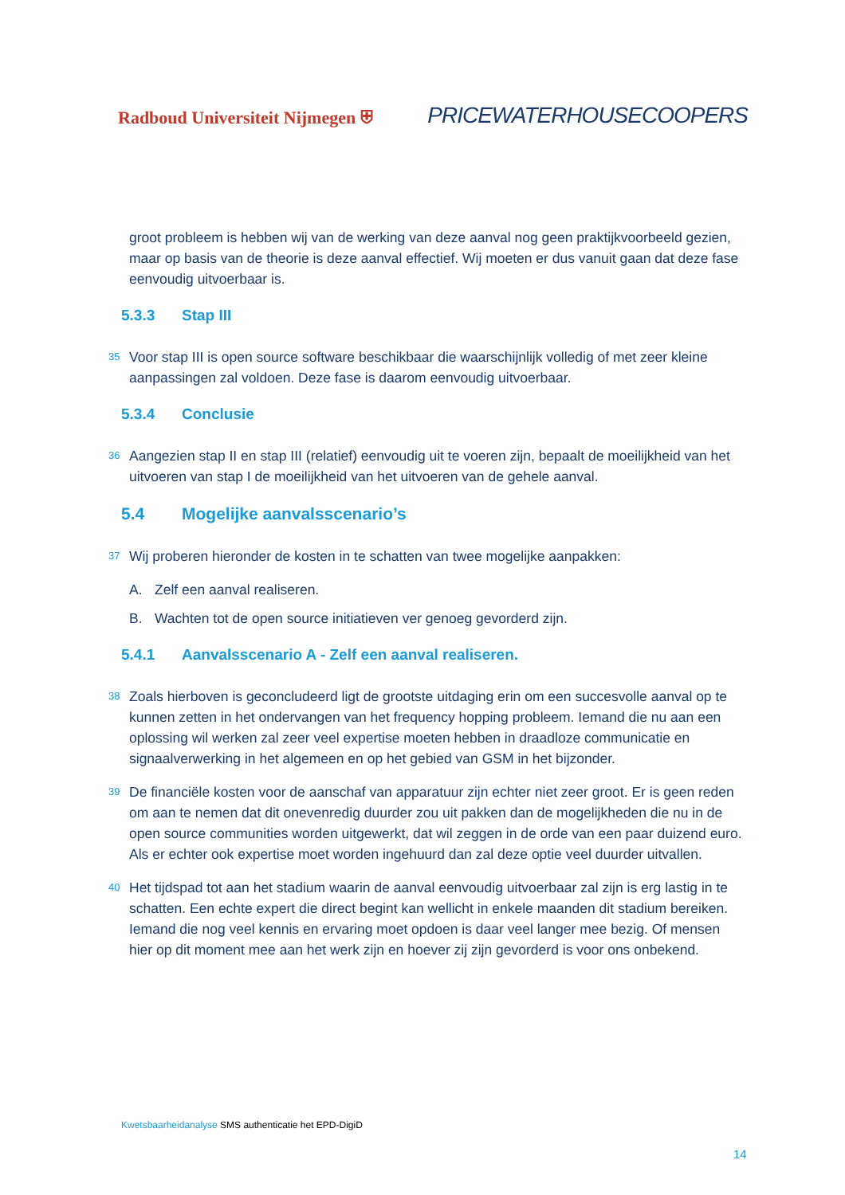Radboud Universiteit Nijmegen ⛨
PRICEWATERHOUSECOOPERS
groot probleem is hebben wij van de werking van deze aanval nog geen praktijkvoorbeeld gezien, maar op basis van de theorie is deze aanval effectief. Wij moeten er dus vanuit gaan dat deze fase eenvoudig uitvoerbaar is.
5.3.3 Stap III
35 Voor stap III is open source software beschikbaar die waarschijnlijk volledig of met zeer kleine aanpassingen zal voldoen. Deze fase is daarom eenvoudig uitvoerbaar.
5.3.4 Conclusie
36 Aangezien stap II en stap III (relatief) eenvoudig uit te voeren zijn, bepaalt de moeilijkheid van het uitvoeren van stap I de moeilijkheid van het uitvoeren van de gehele aanval.
5.4 Mogelijke aanvalsscenario’s
37 Wij proberen hieronder de kosten in te schatten van twee mogelijke aanpakken:
A. Zelf een aanval realiseren.
B. Wachten tot de open source initiatieven ver genoeg gevorderd zijn.
5.4.1 Aanvalsscenario A - Zelf een aanval realiseren.
38 Zoals hierboven is geconcludeerd ligt de grootste uitdaging erin om een succesvolle aanval op te kunnen zetten in het ondervangen van het frequency hopping probleem. Iemand die nu aan een oplossing wil werken zal zeer veel expertise moeten hebben in draadloze communicatie en signaalverwerking in het algemeen en op het gebied van GSM in het bijzonder.
39 De financiële kosten voor de aanschaf van apparatuur zijn echter niet zeer groot. Er is geen reden om aan te nemen dat dit onevenredig duurder zou uit pakken dan de mogelijkheden die nu in de open source communities worden uitgewerkt, dat wil zeggen in de orde van een paar duizend euro. Als er echter ook expertise moet worden ingehuurd dan zal deze optie veel duurder uitvallen.
40 Het tijdspad tot aan het stadium waarin de aanval eenvoudig uitvoerbaar zal zijn is erg lastig in te schatten. Een echte expert die direct begint kan wellicht in enkele maanden dit stadium bereiken. Iemand die nog veel kennis en ervaring moet opdoen is daar veel langer mee bezig. Of mensen hier op dit moment mee aan het werk zijn en hoever zij zijn gevorderd is voor ons onbekend.
Kwetsbaarheidanalyse SMS authenticatie het EPD-DigiD
14